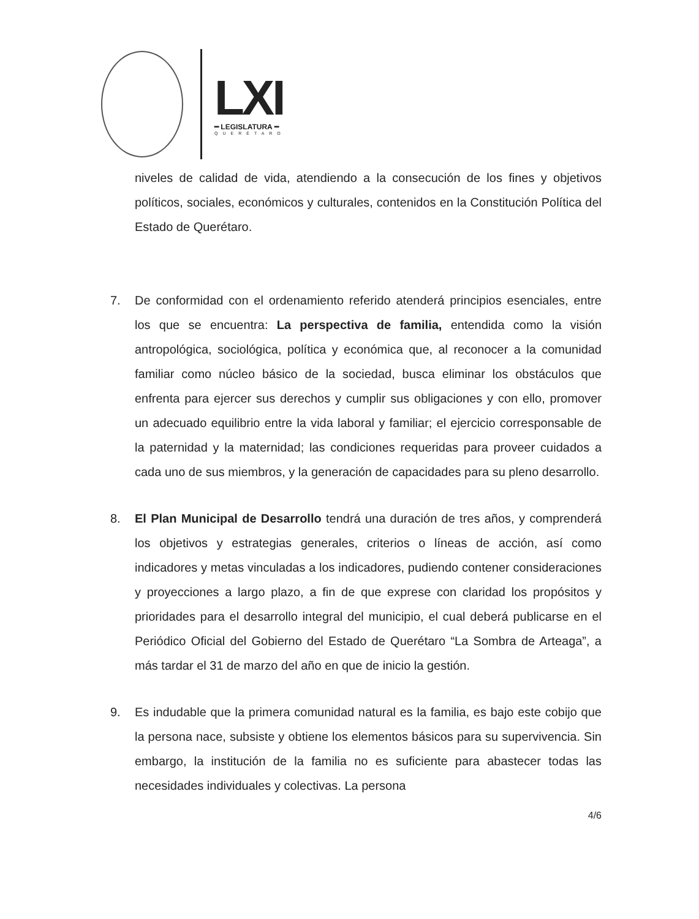LXI
━ LEGISLATURA ━
QUERÉTARO
niveles de calidad de vida, atendiendo a la consecución de los fines y objetivos políticos, sociales, económicos y culturales, contenidos en la Constitución Política del Estado de Querétaro.
7. De conformidad con el ordenamiento referido atenderá principios esenciales, entre los que se encuentra: La perspectiva de familia, entendida como la visión antropológica, sociológica, política y económica que, al reconocer a la comunidad familiar como núcleo básico de la sociedad, busca eliminar los obstáculos que enfrenta para ejercer sus derechos y cumplir sus obligaciones y con ello, promover un adecuado equilibrio entre la vida laboral y familiar; el ejercicio corresponsable de la paternidad y la maternidad; las condiciones requeridas para proveer cuidados a cada uno de sus miembros, y la generación de capacidades para su pleno desarrollo.
8. El Plan Municipal de Desarrollo tendrá una duración de tres años, y comprenderá los objetivos y estrategias generales, criterios o líneas de acción, así como indicadores y metas vinculadas a los indicadores, pudiendo contener consideraciones y proyecciones a largo plazo, a fin de que exprese con claridad los propósitos y prioridades para el desarrollo integral del municipio, el cual deberá publicarse en el Periódico Oficial del Gobierno del Estado de Querétaro “La Sombra de Arteaga”, a más tardar el 31 de marzo del año en que de inicio la gestión.
9. Es indudable que la primera comunidad natural es la familia, es bajo este cobijo que la persona nace, subsiste y obtiene los elementos básicos para su supervivencia. Sin embargo, la institución de la familia no es suficiente para abastecer todas las necesidades individuales y colectivas. La persona
4/6